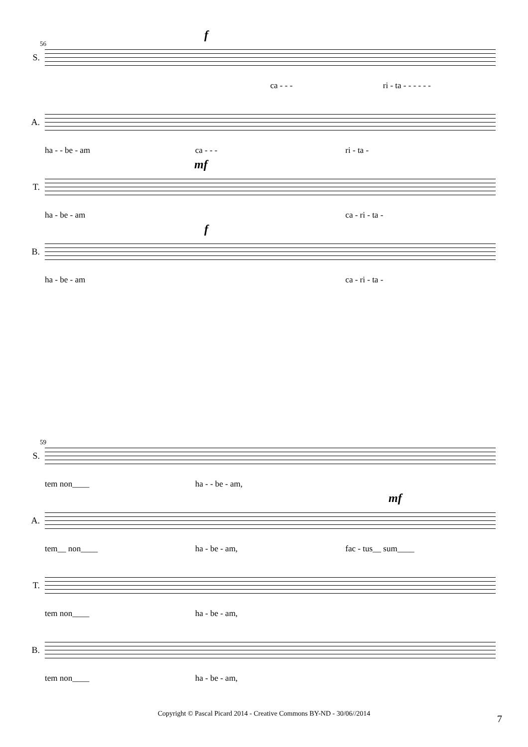S.
56
f
ca - - - ri - ta - - - - - -
A.
ha - - be - am ca - - - ri - ta -
T.
mf
ha - be - am ca - ri - ta -
B.
f
ha - be - am ca - ri - ta -
S.
59
tem non____ ha - - be - am,
A.
mf
tem__ non____ ha - be - am, fac - tus__ sum____
T.
tem non____ ha - be - am,
B.
tem non____ ha - be - am,
Copyright © Pascal Picard 2014 - Creative Commons BY-ND - 30/06//2014 7